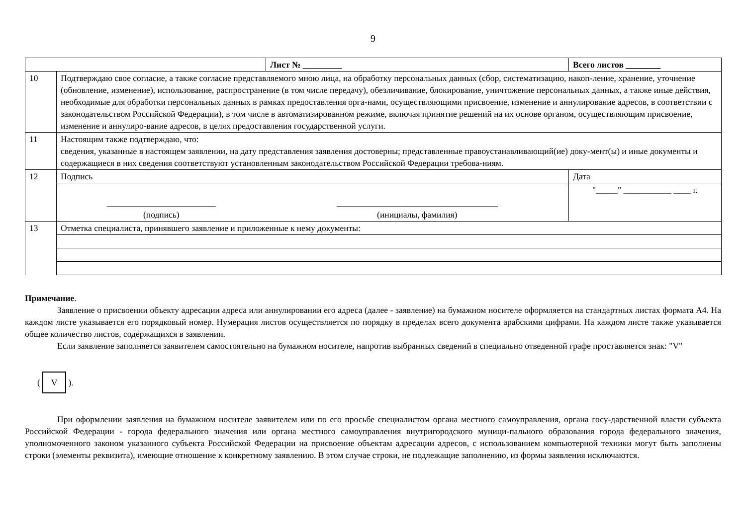9
| | | Лист № _________ | | Всего листов ________ |
| 10 | Подтверждаю свое согласие, а также согласие представляемого мною лица, на обработку персональных данных (сбор, систематизацию, накоп-ление, хранение, уточнение (обновление, изменение), использование, распространение (в том числе передачу), обезличивание, блокирование, уничтожение персональных данных, а также иные действия, необходимые для обработки персональных данных в рамках предоставления орга-нами, осуществляющими присвоение, изменение и аннулирование адресов, в соответствии с законодательством Российской Федерации), в том числе в автоматизированном режиме, включая принятие решений на их основе органом, осуществляющим присвоение, изменение и аннулиро-вание адресов, в целях предоставления государственной услуги. | | | |
| 11 | Настоящим также подтверждаю, что: сведения, указанные в настоящем заявлении, на дату представления заявления достоверны; представленные правоустанавливающий(ие) доку-мент(ы) и иные документы и содержащиеся в них сведения соответствуют установленным законодательством Российской Федерации требова-ниям. | | | |
| 12 | Подпись | | Дата | |
| | | | "_____" ___________ ____ г. | |
| | _________________________ (подпись) | _____________________________________ (инициалы, фамилия) | | |
| 13 | Отметка специалиста, принявшего заявление и приложенные к нему документы: | | | |
Примечание.
Заявление о присвоении объекту адресации адреса или аннулировании его адреса (далее - заявление) на бумажном носителе оформляется на стандартных листах формата А4. На каждом листе указывается его порядковый номер. Нумерация листов осуществляется по порядку в пределах всего документа арабскими цифрами. На каждом листе также указывается общее количество листов, содержащихся в заявлении.
Если заявление заполняется заявителем самостоятельно на бумажном носителе, напротив выбранных сведений в специально отведенной графе проставляется знак: "V"
(V).
При оформлении заявления на бумажном носителе заявителем или по его просьбе специалистом органа местного самоуправления, органа госу-дарственной власти субъекта Российской Федерации - города федерального значения или органа местного самоуправления внутригородского муници-пального образования города федерального значения, уполномоченного законом указанного субъекта Российской Федерации на присвоение объектам адресации адресов, с использованием компьютерной техники могут быть заполнены строки (элементы реквизита), имеющие отношение к конкретному заявлению. В этом случае строки, не подлежащие заполнению, из формы заявления исключаются.